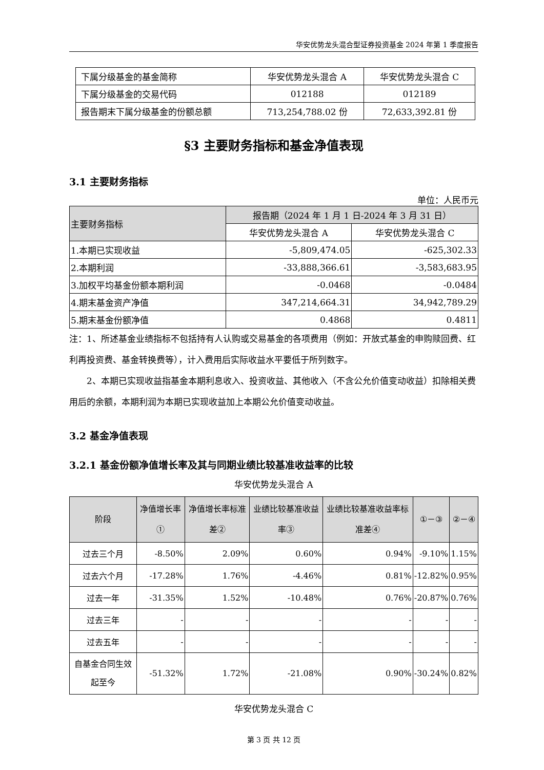华安优势龙头混合型证券投资基金 2024 年第 1 季度报告
| 下属分级基金的基金简称 | 华安优势龙头混合 A | 华安优势龙头混合 C |
| 下属分级基金的交易代码 | 012188 | 012189 |
| 报告期末下属分级基金的份额总额 | 713,254,788.02 份 | 72,633,392.81 份 |
§3 主要财务指标和基金净值表现
3.1 主要财务指标
单位：人民币元
| 主要财务指标 | 报告期（2024 年 1 月 1 日-2024 年 3 月 31 日） | |
| | 华安优势龙头混合 A | 华安优势龙头混合 C |
| 1.本期已实现收益 | -5,809,474.05 | -625,302.33 |
| 2.本期利润 | -33,888,366.61 | -3,583,683.95 |
| 3.加权平均基金份额本期利润 | -0.0468 | -0.0484 |
| 4.期末基金资产净值 | 347,214,664.31 | 34,942,789.29 |
| 5.期末基金份额净值 | 0.4868 | 0.4811 |
注：1、所述基金业绩指标不包括持有人认购或交易基金的各项费用（例如：开放式基金的申购赎回费、红利再投资费、基金转换费等），计入费用后实际收益水平要低于所列数字。
2、本期已实现收益指基金本期利息收入、投资收益、其他收入（不含公允价值变动收益）扣除相关费用后的余额，本期利润为本期已实现收益加上本期公允价值变动收益。
3.2 基金净值表现
3.2.1 基金份额净值增长率及其与同期业绩比较基准收益率的比较
华安优势龙头混合 A
| 阶段 | 净值增长率① | 净值增长率标准差② | 业绩比较基准收益率③ | 业绩比较基准收益率标准差④ | ①－③ | ②－④ |
| 过去三个月 | -8.50% | 2.09% | 0.60% | 0.94% | -9.10% | 1.15% |
| 过去六个月 | -17.28% | 1.76% | -4.46% | 0.81% | -12.82% | 0.95% |
| 过去一年 | -31.35% | 1.52% | -10.48% | 0.76% | -20.87% | 0.76% |
| 过去三年 | - | - | - | - | - | - |
| 过去五年 | - | - | - | - | - | - |
| 自基金合同生效起至今 | -51.32% | 1.72% | -21.08% | 0.90% | -30.24% | 0.82% |
华安优势龙头混合 C
第 3 页 共 12 页